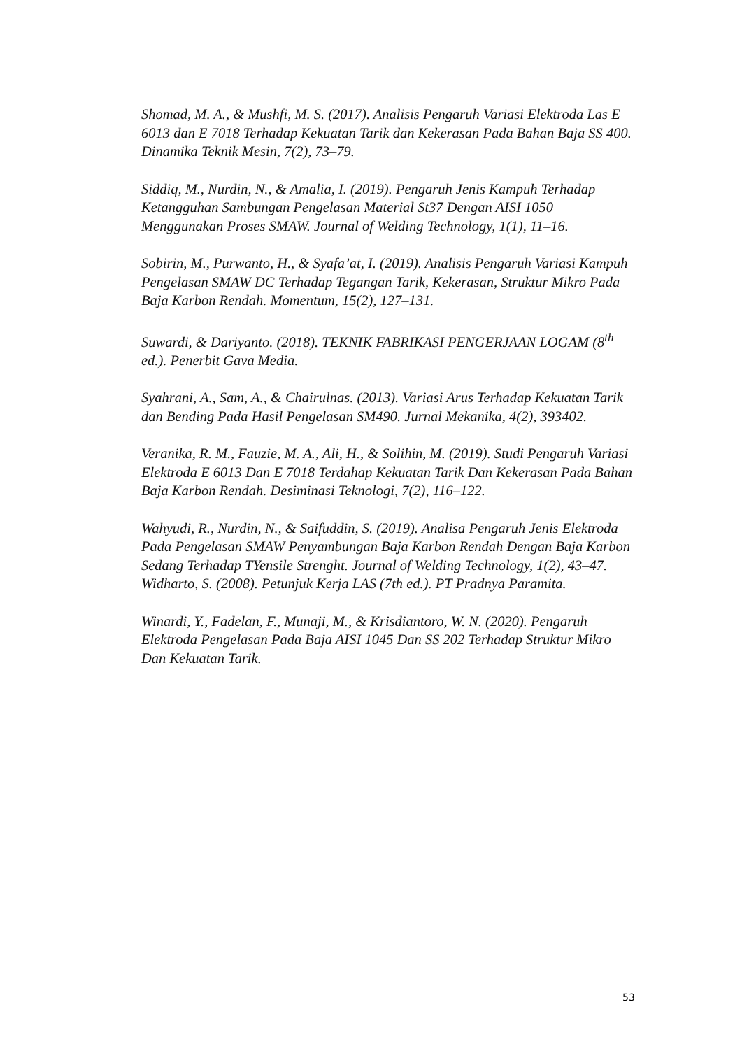Shomad, M. A., & Mushfi, M. S. (2017). Analisis Pengaruh Variasi Elektroda Las E 6013 dan E 7018 Terhadap Kekuatan Tarik dan Kekerasan Pada Bahan Baja SS 400. Dinamika Teknik Mesin, 7(2), 73–79.
Siddiq, M., Nurdin, N., & Amalia, I. (2019). Pengaruh Jenis Kampuh Terhadap Ketangguhan Sambungan Pengelasan Material St37 Dengan AISI 1050 Menggunakan Proses SMAW. Journal of Welding Technology, 1(1), 11–16.
Sobirin, M., Purwanto, H., & Syafa’at, I. (2019). Analisis Pengaruh Variasi Kampuh Pengelasan SMAW DC Terhadap Tegangan Tarik, Kekerasan, Struktur Mikro Pada Baja Karbon Rendah. Momentum, 15(2), 127–131.
Suwardi, & Dariyanto. (2018). TEKNIK FABRIKASI PENGERJAAN LOGAM (8<sup>th</sup> ed.). Penerbit Gava Media.
Syahrani, A., Sam, A., & Chairulnas. (2013). Variasi Arus Terhadap Kekuatan Tarik dan Bending Pada Hasil Pengelasan SM490. Jurnal Mekanika, 4(2), 393402.
Veranika, R. M., Fauzie, M. A., Ali, H., & Solihin, M. (2019). Studi Pengaruh Variasi Elektroda E 6013 Dan E 7018 Terdahap Kekuatan Tarik Dan Kekerasan Pada Bahan Baja Karbon Rendah. Desiminasi Teknologi, 7(2), 116–122.
Wahyudi, R., Nurdin, N., & Saifuddin, S. (2019). Analisa Pengaruh Jenis Elektroda Pada Pengelasan SMAW Penyambungan Baja Karbon Rendah Dengan Baja Karbon Sedang Terhadap TYensile Strenght. Journal of Welding Technology, 1(2), 43–47.
Widharto, S. (2008). Petunjuk Kerja LAS (7th ed.). PT Pradnya Paramita.
Winardi, Y., Fadelan, F., Munaji, M., & Krisdiantoro, W. N. (2020). Pengaruh Elektroda Pengelasan Pada Baja AISI 1045 Dan SS 202 Terhadap Struktur Mikro Dan Kekuatan Tarik.
53